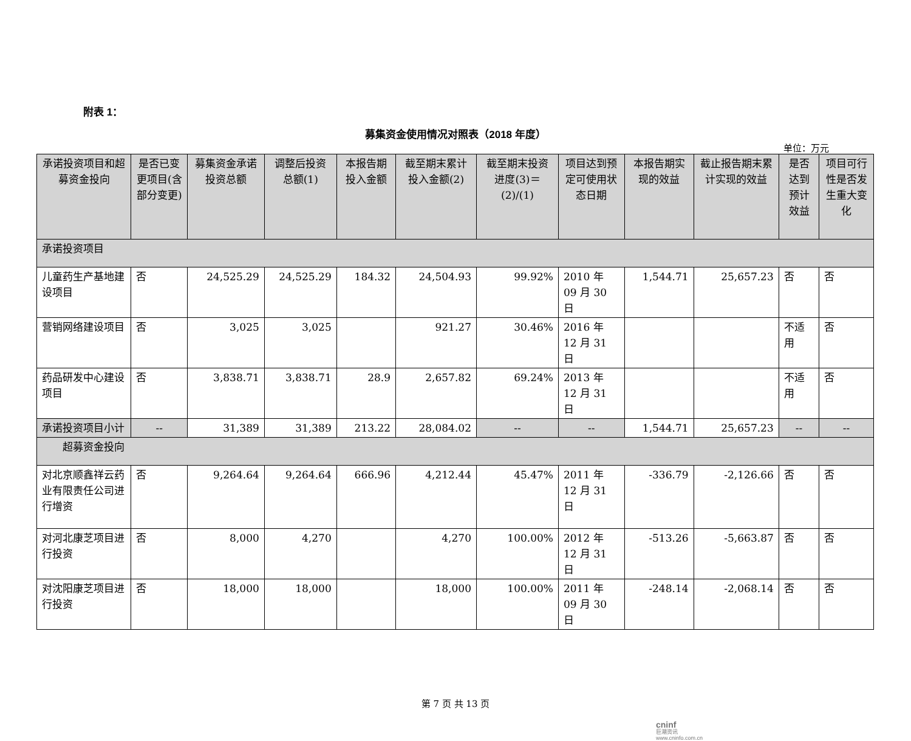附表 1：
募集资金使用情况对照表（2018 年度）
单位：万元
| 承诺投资项目和超募资金投向 | 是否已变更项目(含部分变更) | 募集资金承诺投资总额 | 调整后投资总额(1) | 本报告期投入金额 | 截至期末累计投入金额(2) | 截至期末投资进度(3)＝(2)/(1) | 项目达到预定可使用状态日期 | 本报告期实现的效益 | 截止报告期末累计实现的效益 | 是否达到预计效益 | 项目可行性是否发生重大变化 |
| --- | --- | --- | --- | --- | --- | --- | --- | --- | --- | --- | --- |
| 承诺投资项目 | | | | | | | | | | | |
| 儿童药生产基地建设项目 | 否 | 24,525.29 | 24,525.29 | 184.32 | 24,504.93 | 99.92% | 2010 年 09 月 30 日 | 1,544.71 | 25,657.23 | 否 | 否 |
| 营销网络建设项目 | 否 | 3,025 | 3,025 | | 921.27 | 30.46% | 2016 年 12 月 31 日 | | | 不适用 | 否 |
| 药品研发中心建设项目 | 否 | 3,838.71 | 3,838.71 | 28.9 | 2,657.82 | 69.24% | 2013 年 12 月 31 日 | | | 不适用 | 否 |
| 承诺投资项目小计 | -- | 31,389 | 31,389 | 213.22 | 28,084.02 | -- | -- | 1,544.71 | 25,657.23 | -- | -- |
| 超募资金投向 | | | | | | | | | | | |
| 对北京顺鑫祥云药业有限责任公司进行增资 | 否 | 9,264.64 | 9,264.64 | 666.96 | 4,212.44 | 45.47% | 2011 年 12 月 31 日 | -336.79 | -2,126.66 | 否 | 否 |
| 对河北康芝项目进行投资 | 否 | 8,000 | 4,270 | | 4,270 | 100.00% | 2012 年 12 月 31 日 | -513.26 | -5,663.87 | 否 | 否 |
| 对沈阳康芝项目进行投资 | 否 | 18,000 | 18,000 | | 18,000 | 100.00% | 2011 年 09 月 30 日 | -248.14 | -2,068.14 | 否 | 否 |
第 7 页 共 13 页
cninf
巨潮资讯
www.cninfo.com.cn